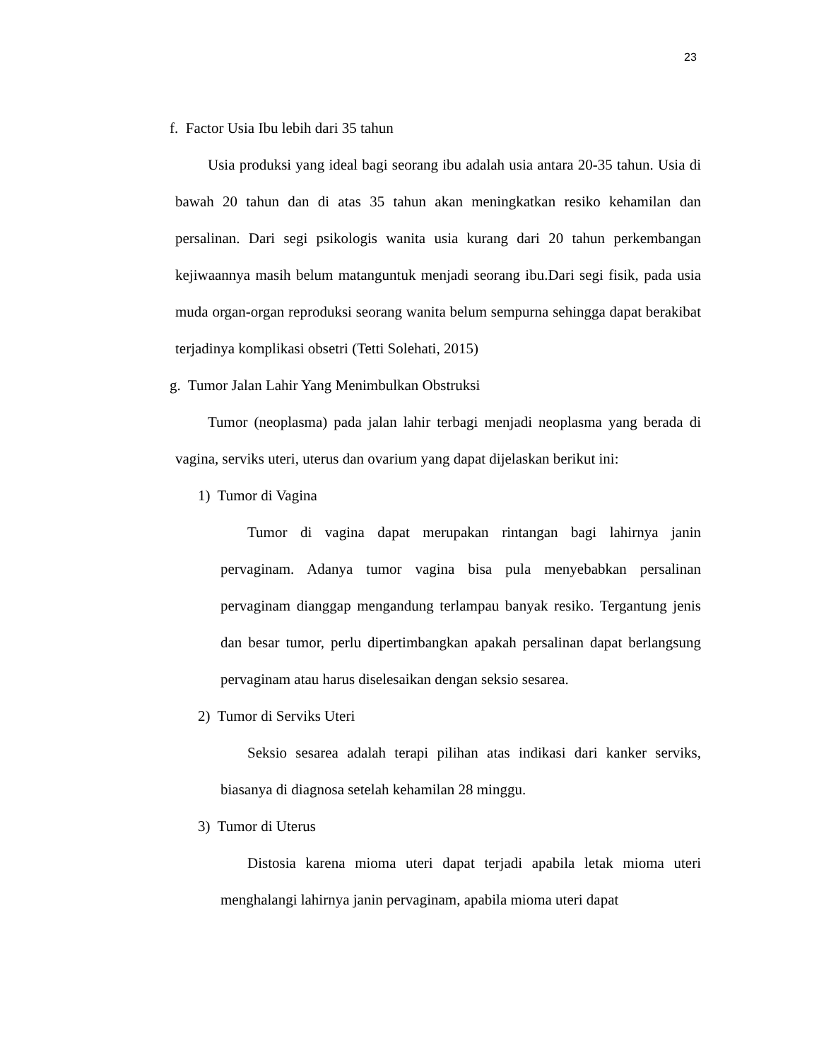23
f. Factor Usia Ibu lebih dari 35 tahun
Usia produksi yang ideal bagi seorang ibu adalah usia antara 20-35 tahun. Usia di bawah 20 tahun dan di atas 35 tahun akan meningkatkan resiko kehamilan dan persalinan. Dari segi psikologis wanita usia kurang dari 20 tahun perkembangan kejiwaannya masih belum matanguntuk menjadi seorang ibu.Dari segi fisik, pada usia muda organ-organ reproduksi seorang wanita belum sempurna sehingga dapat berakibat terjadinya komplikasi obsetri (Tetti Solehati, 2015)
g. Tumor Jalan Lahir Yang Menimbulkan Obstruksi
Tumor (neoplasma) pada jalan lahir terbagi menjadi neoplasma yang berada di vagina, serviks uteri, uterus dan ovarium yang dapat dijelaskan berikut ini:
1) Tumor di Vagina
Tumor di vagina dapat merupakan rintangan bagi lahirnya janin pervaginam. Adanya tumor vagina bisa pula menyebabkan persalinan pervaginam dianggap mengandung terlampau banyak resiko. Tergantung jenis dan besar tumor, perlu dipertimbangkan apakah persalinan dapat berlangsung pervaginam atau harus diselesaikan dengan seksio sesarea.
2) Tumor di Serviks Uteri
Seksio sesarea adalah terapi pilihan atas indikasi dari kanker serviks, biasanya di diagnosa setelah kehamilan 28 minggu.
3) Tumor di Uterus
Distosia karena mioma uteri dapat terjadi apabila letak mioma uteri menghalangi lahirnya janin pervaginam, apabila mioma uteri dapat